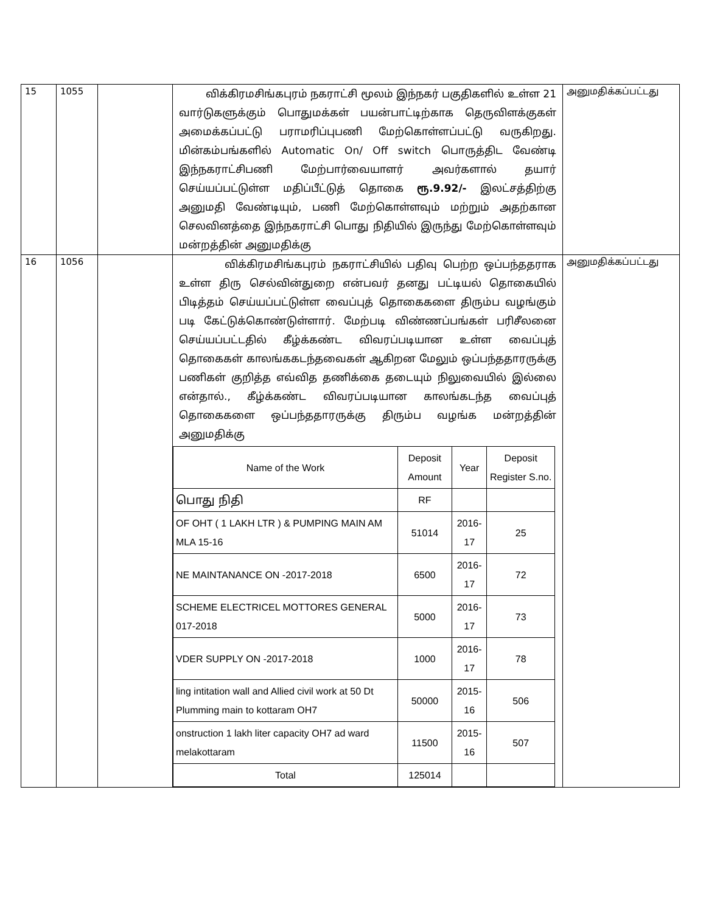| 15 | 1055 | | விக்கிரமசிங்கபுரம் நகராட்சி மூலம் இந்நகர் பகுதிகளில் உள்ள 21 வார்டுகளுக்கும் பொதுமக்கள் பயன்பாட்டிற்காக தெருவிளக்குகள் அமைக்கப்பட்டு பராமரிப்புபணி மேற்கொள்ளப்பட்டு வருகிறது. மின்கம்பங்களில் Automatic On/ Off switch பொருத்திட வேண்டி இந்நகராட்சிபணி மேற்பார்வையாளர் அவர்களால் தயார் செய்யப்பட்டுள்ள மதிப்பீட்டுத் தொகை ரூ.9.92/- இலட்சத்திற்கு அனுமதி வேண்டியும், பணி மேற்கொள்ளவும் மற்றும் அதற்கான செலவினத்தை இந்நகராட்சி பொது நிதியில் இருந்து மேற்கொள்ளவும் மன்றத்தின் அனுமதிக்கு | அனுமதிக்கப்பட்டது |
| 16 | 1056 | | விக்கிரமசிங்கபுரம் நகராட்சியில் பதிவு பெற்ற ஒப்பந்ததராக உள்ள திரு செல்வின்துறை என்பவர் தனது பட்டியல் தொகையில் பிடித்தம் செய்யப்பட்டுள்ள வைப்புத் தொகைகளை திரும்ப வழங்கும் படி கேட்டுக்கொண்டுள்ளார். மேற்படி விண்ணப்பங்கள் பரிசீலனை செய்யப்பட்டதில் கீழ்க்கண்ட விவரப்படியான உள்ள வைப்புத் தொகைகள் காலங்ககடந்தவைகள் ஆகிறன மேலும் ஒப்பந்ததாரருக்கு பணிகள் குறித்த எவ்வித தணிக்கை தடையும் நிலுவையில் இல்லை என்தால்., கீழ்க்கண்ட விவரப்படியான காலங்கடந்த வைப்புத் தொகைகளை ஒப்பந்ததாரருக்கு திரும்ப வழங்க மன்றத்தின் அனுமதிக்கு / Name of the Work / Deposit Amount / Year / Deposit Register S.no. / / --- / --- / --- / --- / / பொது நிதி / RF / / / / OF OHT ( 1 LAKH LTR ) & PUMPING MAIN AM MLA 15-16 / 51014 / 2016-17 / 25 / / NE MAINTANANCE ON -2017-2018 / 6500 / 2016-17 / 72 / / SCHEME ELECTRICEL MOTTORES GENERAL 017-2018 / 5000 / 2016-17 / 73 / / VDER SUPPLY ON -2017-2018 / 1000 / 2016-17 / 78 / / ling intitation wall and Allied civil work at 50 Dt Plumming main to kottaram OH7 / 50000 / 2015-16 / 506 / / onstruction 1 lakh liter capacity OH7 ad ward melakottaram / 11500 / 2015-16 / 507 / / Total / 125014 / / / | அனுமதிக்கப்பட்டது |